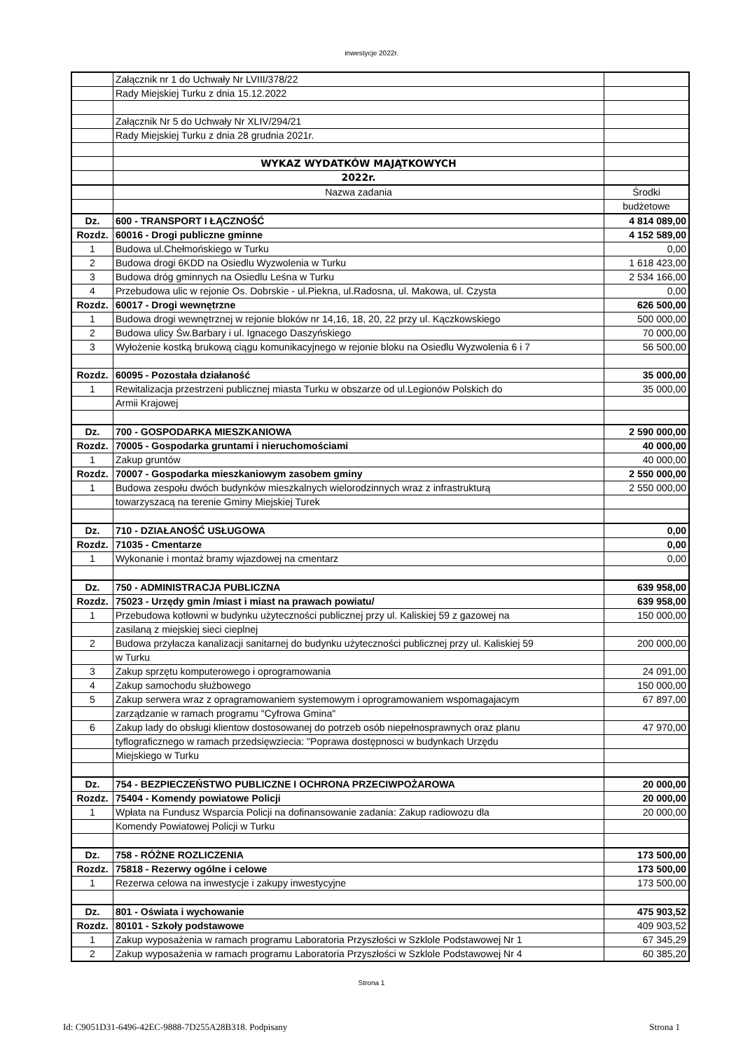inwestycje 2022r.
| | Załącznik nr 1 do Uchwały Nr LVIII/378/22 | |
| | Rady Miejskiej Turku z dnia 15.12.2022 | |
| | Załącznik Nr 5 do Uchwały Nr XLIV/294/21 | |
| | Rady Miejskiej Turku z dnia 28 grudnia 2021r. | |
| | WYKAZ WYDATKÓW MAJĄTKOWYCH | |
| | 2022r. | |
| | Nazwa zadania | Środki |
| | | budżetowe |
| Dz. | 600 - TRANSPORT I ŁĄCZNOŚĆ | 4 814 089,00 |
| Rozdz. | 60016 - Drogi publiczne gminne | 4 152 589,00 |
| 1 | Budowa ul.Chełmońskiego w Turku | 0,00 |
| 2 | Budowa drogi 6KDD na Osiedlu Wyzwolenia w Turku | 1 618 423,00 |
| 3 | Budowa dróg gminnych na Osiedlu Leśna w Turku | 2 534 166,00 |
| 4 | Przebudowa ulic w rejonie Os. Dobrskie - ul.Piekna, ul.Radosna, ul. Makowa, ul. Czysta | 0,00 |
| Rozdz. | 60017 - Drogi wewnętrzne | 626 500,00 |
| 1 | Budowa drogi wewnętrznej w rejonie bloków nr 14,16, 18, 20, 22 przy ul. Kączkowskiego | 500 000,00 |
| 2 | Budowa ulicy Św.Barbary i ul. Ignacego Daszyńskiego | 70 000,00 |
| 3 | Wyłożenie kostką brukową ciągu komunikacyjnego w rejonie bloku na Osiedlu Wyzwolenia 6 i 7 | 56 500,00 |
| Rozdz. | 60095 - Pozostała działaność | 35 000,00 |
| 1 | Rewitalizacja przestrzeni publicznej miasta Turku w obszarze od ul.Legionów Polskich do | 35 000,00 |
| | Armii Krajowej | |
| Dz. | 700 - GOSPODARKA MIESZKANIOWA | 2 590 000,00 |
| Rozdz. | 70005 - Gospodarka gruntami i nieruchomościami | 40 000,00 |
| 1 | Zakup gruntów | 40 000,00 |
| Rozdz. | 70007 - Gospodarka mieszkaniowym zasobem gminy | 2 550 000,00 |
| 1 | Budowa zespołu dwóch budynków mieszkalnych wielorodzinnych wraz z infrastrukturą | 2 550 000,00 |
| | towarzyszacą na terenie Gminy Miejskiej Turek | |
| Dz. | 710 - DZIAŁANOŚĆ USŁUGOWA | 0,00 |
| Rozdz. | 71035 - Cmentarze | 0,00 |
| 1 | Wykonanie i montaż bramy wjazdowej na cmentarz | 0,00 |
| Dz. | 750 - ADMINISTRACJA PUBLICZNA | 639 958,00 |
| Rozdz. | 75023 - Urzędy gmin /miast i miast na prawach powiatu/ | 639 958,00 |
| 1 | Przebudowa kotłowni w budynku użyteczności publicznej przy ul. Kaliskiej 59 z gazowej na | 150 000,00 |
| | zasilaną z miejskiej sieci cieplnej | |
| 2 | Budowa przyłacza kanalizacji sanitarnej do budynku użyteczności publicznej przy ul. Kaliskiej 59 | 200 000,00 |
| | w Turku | |
| 3 | Zakup sprzętu komputerowego i oprogramowania | 24 091,00 |
| 4 | Zakup samochodu służbowego | 150 000,00 |
| 5 | Zakup serwera wraz z opragramowaniem systemowym i oprogramowaniem wspomagajacym | 67 897,00 |
| | zarządzanie w ramach programu "Cyfrowa Gmina" | |
| 6 | Zakup lady do obsługi klientow dostosowanej do potrzeb osób niepełnosprawnych oraz planu | 47 970,00 |
| | tyflograficznego w ramach przedsięwziecia: "Poprawa dostępnosci w budynkach Urzędu | |
| | Miejskiego w Turku | |
| Dz. | 754 - BEZPIECZEŃSTWO PUBLICZNE I OCHRONA PRZECIWPOŻAROWA | 20 000,00 |
| Rozdz. | 75404 - Komendy powiatowe Policji | 20 000,00 |
| 1 | Wpłata na Fundusz Wsparcia Policji na dofinansowanie zadania: Zakup radiowozu dla | 20 000,00 |
| | Komendy Powiatowej Policji w Turku | |
| Dz. | 758 - RÓŻNE ROZLICZENIA | 173 500,00 |
| Rozdz. | 75818 - Rezerwy ogólne i celowe | 173 500,00 |
| 1 | Rezerwa celowa na inwestycje i zakupy inwestycyjne | 173 500,00 |
| Dz. | 801 - Oświata i wychowanie | 475 903,52 |
| Rozdz. | 80101 - Szkoły podstawowe | 409 903,52 |
| 1 | Zakup wyposażenia w ramach programu Laboratoria Przyszłości w Szklole Podstawowej Nr 1 | 67 345,29 |
| 2 | Zakup wyposażenia w ramach programu Laboratoria Przyszłości w Szklole Podstawowej Nr 4 | 60 385,20 |
Strona 1
Id: C9051D31-6496-42EC-9888-7D255A28B318. Podpisany Strona 1